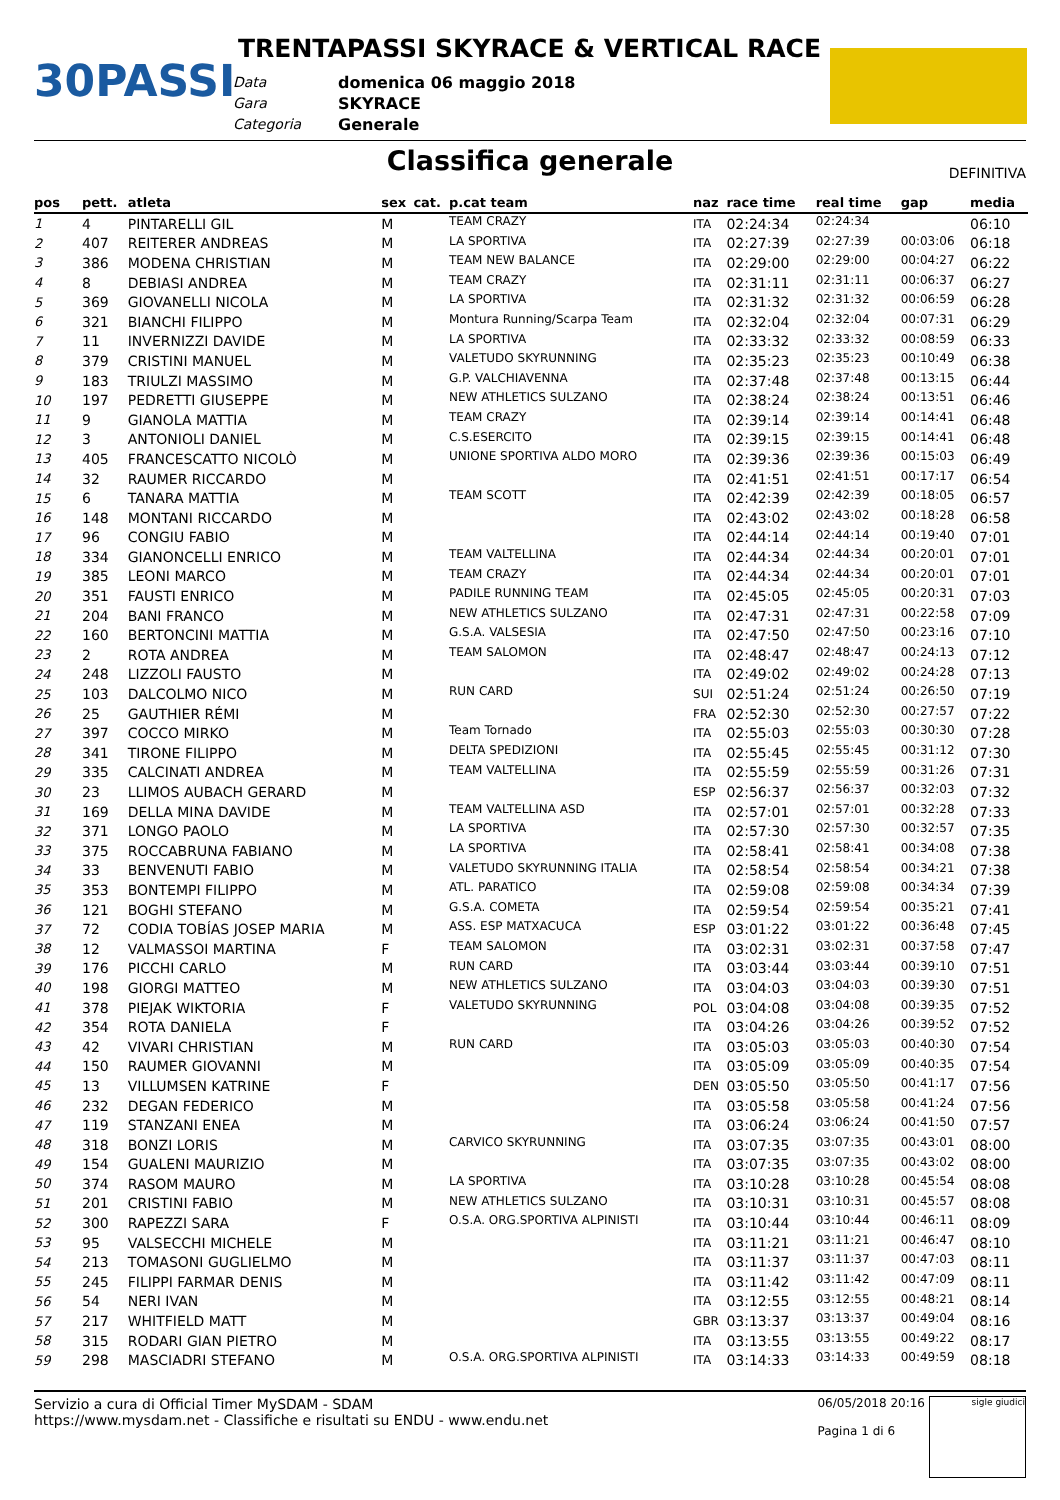30PASSI
TRENTAPASSI SKYRACE & VERTICAL RACE
Data domenica 06 maggio 2018 Gara SKYRACE Categoria Generale
Classifica generale
DEFINITIVA
| pos | pett. | atleta | sex | cat. | p.cat team | naz | race time | real time | gap | media |
| --- | --- | --- | --- | --- | --- | --- | --- | --- | --- | --- |
| 1 | 4 | PINTARELLI GIL | M | | TEAM CRAZY | ITA | 02:24:34 | 02:24:34 | | 06:10 |
| 2 | 407 | REITERER ANDREAS | M | | LA SPORTIVA | ITA | 02:27:39 | 02:27:39 | 00:03:06 | 06:18 |
| 3 | 386 | MODENA CHRISTIAN | M | | TEAM NEW BALANCE | ITA | 02:29:00 | 02:29:00 | 00:04:27 | 06:22 |
| 4 | 8 | DEBIASI ANDREA | M | | TEAM CRAZY | ITA | 02:31:11 | 02:31:11 | 00:06:37 | 06:27 |
| 5 | 369 | GIOVANELLI NICOLA | M | | LA SPORTIVA | ITA | 02:31:32 | 02:31:32 | 00:06:59 | 06:28 |
| 6 | 321 | BIANCHI FILIPPO | M | | Montura Running/Scarpa Team | ITA | 02:32:04 | 02:32:04 | 00:07:31 | 06:29 |
| 7 | 11 | INVERNIZZI DAVIDE | M | | LA SPORTIVA | ITA | 02:33:32 | 02:33:32 | 00:08:59 | 06:33 |
| 8 | 379 | CRISTINI MANUEL | M | | VALETUDO SKYRUNNING | ITA | 02:35:23 | 02:35:23 | 00:10:49 | 06:38 |
| 9 | 183 | TRIULZI MASSIMO | M | | G.P. VALCHIAVENNA | ITA | 02:37:48 | 02:37:48 | 00:13:15 | 06:44 |
| 10 | 197 | PEDRETTI GIUSEPPE | M | | NEW ATHLETICS SULZANO | ITA | 02:38:24 | 02:38:24 | 00:13:51 | 06:46 |
| 11 | 9 | GIANOLA MATTIA | M | | TEAM CRAZY | ITA | 02:39:14 | 02:39:14 | 00:14:41 | 06:48 |
| 12 | 3 | ANTONIOLI DANIEL | M | | C.S.ESERCITO | ITA | 02:39:15 | 02:39:15 | 00:14:41 | 06:48 |
| 13 | 405 | FRANCESCATTO NICOLÒ | M | | UNIONE SPORTIVA ALDO MORO | ITA | 02:39:36 | 02:39:36 | 00:15:03 | 06:49 |
| 14 | 32 | RAUMER RICCARDO | M | | | ITA | 02:41:51 | 02:41:51 | 00:17:17 | 06:54 |
| 15 | 6 | TANARA MATTIA | M | | TEAM SCOTT | ITA | 02:42:39 | 02:42:39 | 00:18:05 | 06:57 |
| 16 | 148 | MONTANI RICCARDO | M | | | ITA | 02:43:02 | 02:43:02 | 00:18:28 | 06:58 |
| 17 | 96 | CONGIU FABIO | M | | | ITA | 02:44:14 | 02:44:14 | 00:19:40 | 07:01 |
| 18 | 334 | GIANONCELLI ENRICO | M | | TEAM VALTELLINA | ITA | 02:44:34 | 02:44:34 | 00:20:01 | 07:01 |
| 19 | 385 | LEONI MARCO | M | | TEAM CRAZY | ITA | 02:44:34 | 02:44:34 | 00:20:01 | 07:01 |
| 20 | 351 | FAUSTI ENRICO | M | | PADILE RUNNING TEAM | ITA | 02:45:05 | 02:45:05 | 00:20:31 | 07:03 |
| 21 | 204 | BANI FRANCO | M | | NEW ATHLETICS SULZANO | ITA | 02:47:31 | 02:47:31 | 00:22:58 | 07:09 |
| 22 | 160 | BERTONCINI MATTIA | M | | G.S.A. VALSESIA | ITA | 02:47:50 | 02:47:50 | 00:23:16 | 07:10 |
| 23 | 2 | ROTA ANDREA | M | | TEAM SALOMON | ITA | 02:48:47 | 02:48:47 | 00:24:13 | 07:12 |
| 24 | 248 | LIZZOLI FAUSTO | M | | | ITA | 02:49:02 | 02:49:02 | 00:24:28 | 07:13 |
| 25 | 103 | DALCOLMO NICO | M | | RUN CARD | SUI | 02:51:24 | 02:51:24 | 00:26:50 | 07:19 |
| 26 | 25 | GAUTHIER RÉMI | M | | | FRA | 02:52:30 | 02:52:30 | 00:27:57 | 07:22 |
| 27 | 397 | COCCO MIRKO | M | | Team Tornado | ITA | 02:55:03 | 02:55:03 | 00:30:30 | 07:28 |
| 28 | 341 | TIRONE FILIPPO | M | | DELTA SPEDIZIONI | ITA | 02:55:45 | 02:55:45 | 00:31:12 | 07:30 |
| 29 | 335 | CALCINATI ANDREA | M | | TEAM VALTELLINA | ITA | 02:55:59 | 02:55:59 | 00:31:26 | 07:31 |
| 30 | 23 | LLIMOS AUBACH GERARD | M | | | ESP | 02:56:37 | 02:56:37 | 00:32:03 | 07:32 |
| 31 | 169 | DELLA MINA DAVIDE | M | | TEAM VALTELLINA ASD | ITA | 02:57:01 | 02:57:01 | 00:32:28 | 07:33 |
| 32 | 371 | LONGO PAOLO | M | | LA SPORTIVA | ITA | 02:57:30 | 02:57:30 | 00:32:57 | 07:35 |
| 33 | 375 | ROCCABRUNA FABIANO | M | | LA SPORTIVA | ITA | 02:58:41 | 02:58:41 | 00:34:08 | 07:38 |
| 34 | 33 | BENVENUTI FABIO | M | | VALETUDO SKYRUNNING ITALIA | ITA | 02:58:54 | 02:58:54 | 00:34:21 | 07:38 |
| 35 | 353 | BONTEMPI FILIPPO | M | | ATL. PARATICO | ITA | 02:59:08 | 02:59:08 | 00:34:34 | 07:39 |
| 36 | 121 | BOGHI STEFANO | M | | G.S.A. COMETA | ITA | 02:59:54 | 02:59:54 | 00:35:21 | 07:41 |
| 37 | 72 | CODIA TOBÍAS JOSEP MARIA | M | | ASS. ESP MATXACUCA | ESP | 03:01:22 | 03:01:22 | 00:36:48 | 07:45 |
| 38 | 12 | VALMASSOI MARTINA | F | | TEAM SALOMON | ITA | 03:02:31 | 03:02:31 | 00:37:58 | 07:47 |
| 39 | 176 | PICCHI CARLO | M | | RUN CARD | ITA | 03:03:44 | 03:03:44 | 00:39:10 | 07:51 |
| 40 | 198 | GIORGI MATTEO | M | | NEW ATHLETICS SULZANO | ITA | 03:04:03 | 03:04:03 | 00:39:30 | 07:51 |
| 41 | 378 | PIEJAK WIKTORIA | F | | VALETUDO SKYRUNNING | POL | 03:04:08 | 03:04:08 | 00:39:35 | 07:52 |
| 42 | 354 | ROTA DANIELA | F | | | ITA | 03:04:26 | 03:04:26 | 00:39:52 | 07:52 |
| 43 | 42 | VIVARI CHRISTIAN | M | | RUN CARD | ITA | 03:05:03 | 03:05:03 | 00:40:30 | 07:54 |
| 44 | 150 | RAUMER GIOVANNI | M | | | ITA | 03:05:09 | 03:05:09 | 00:40:35 | 07:54 |
| 45 | 13 | VILLUMSEN KATRINE | F | | | DEN | 03:05:50 | 03:05:50 | 00:41:17 | 07:56 |
| 46 | 232 | DEGAN FEDERICO | M | | | ITA | 03:05:58 | 03:05:58 | 00:41:24 | 07:56 |
| 47 | 119 | STANZANI ENEA | M | | | ITA | 03:06:24 | 03:06:24 | 00:41:50 | 07:57 |
| 48 | 318 | BONZI LORIS | M | | CARVICO SKYRUNNING | ITA | 03:07:35 | 03:07:35 | 00:43:01 | 08:00 |
| 49 | 154 | GUALENI MAURIZIO | M | | | ITA | 03:07:35 | 03:07:35 | 00:43:02 | 08:00 |
| 50 | 374 | RASOM MAURO | M | | LA SPORTIVA | ITA | 03:10:28 | 03:10:28 | 00:45:54 | 08:08 |
| 51 | 201 | CRISTINI FABIO | M | | NEW ATHLETICS SULZANO | ITA | 03:10:31 | 03:10:31 | 00:45:57 | 08:08 |
| 52 | 300 | RAPEZZI SARA | F | | O.S.A. ORG.SPORTIVA ALPINISTI | ITA | 03:10:44 | 03:10:44 | 00:46:11 | 08:09 |
| 53 | 95 | VALSECCHI MICHELE | M | | | ITA | 03:11:21 | 03:11:21 | 00:46:47 | 08:10 |
| 54 | 213 | TOMASONI GUGLIELMO | M | | | ITA | 03:11:37 | 03:11:37 | 00:47:03 | 08:11 |
| 55 | 245 | FILIPPI FARMAR DENIS | M | | | ITA | 03:11:42 | 03:11:42 | 00:47:09 | 08:11 |
| 56 | 54 | NERI IVAN | M | | | ITA | 03:12:55 | 03:12:55 | 00:48:21 | 08:14 |
| 57 | 217 | WHITFIELD MATT | M | | | GBR | 03:13:37 | 03:13:37 | 00:49:04 | 08:16 |
| 58 | 315 | RODARI GIAN PIETRO | M | | | ITA | 03:13:55 | 03:13:55 | 00:49:22 | 08:17 |
| 59 | 298 | MASCIADRI STEFANO | M | | O.S.A. ORG.SPORTIVA ALPINISTI | ITA | 03:14:33 | 03:14:33 | 00:49:59 | 08:18 |
Servizio a cura di Official Timer MySDAM - SDAM
https://www.mysdam.net - Classifiche e risultati su ENDU - www.endu.net
06/05/2018 20:16
Pagina 1 di 6
sigle giudici